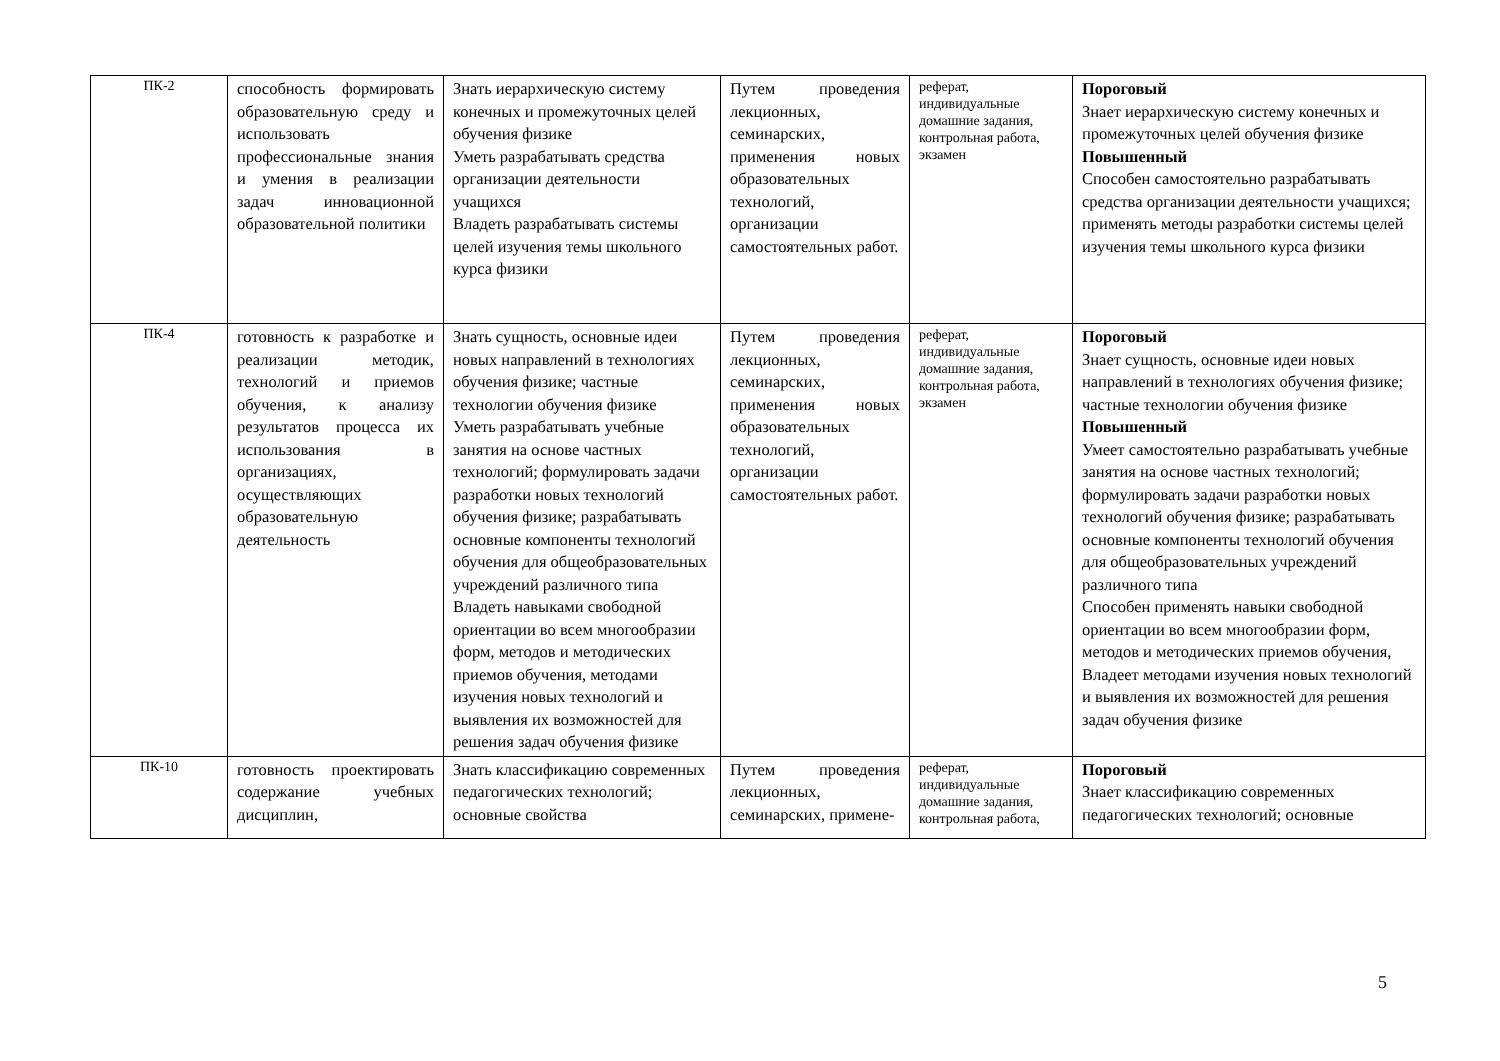| ПК-2 | способность формировать образовательную среду и использовать профессиональные знания и умения в реализации задач инновационной образовательной политики | Знать иерархическую систему конечных и промежуточных целей обучения физике Уметь разрабатывать средства организации деятельности учащихся Владеть разрабатывать системы целей изучения темы школьного курса физики | Путем проведения лекционных, семинарских, применения новых образовательных технологий, организации самостоятельных работ. | реферат, индивидуальные домашние задания, контрольная работа, экзамен | Пороговый Знает иерархическую систему конечных и промежуточных целей обучения физике Повышенный Способен самостоятельно разрабатывать средства организации деятельности учащихся; применять методы разработки системы целей изучения темы школьного курса физики |
| ПК-4 | готовность к разработке и реализации методик, технологий и приемов обучения, к анализу результатов процесса их использования в организациях, осуществляющих образовательную деятельность | Знать сущность, основные идеи новых направлений в технологиях обучения физике; частные технологии обучения физике Уметь разрабатывать учебные занятия на основе частных технологий; формулировать задачи разработки новых технологий обучения физике; разрабатывать основные компоненты технологий обучения для общеобразовательных учреждений различного типа Владеть навыками свободной ориентации во всем многообразии форм, методов и методических приемов обучения, методами изучения новых технологий и выявления их возможностей для решения задач обучения физике | Путем проведения лекционных, семинарских, применения новых образовательных технологий, организации самостоятельных работ. | реферат, индивидуальные домашние задания, контрольная работа, экзамен | Пороговый Знает сущность, основные идеи новых направлений в технологиях обучения физике; частные технологии обучения физике Повышенный Умеет самостоятельно разрабатывать учебные занятия на основе частных технологий; формулировать задачи разработки новых технологий обучения физике; разрабатывать основные компоненты технологий обучения для общеобразовательных учреждений различного типа Способен применять навыки свободной ориентации во всем многообразии форм, методов и методических приемов обучения, Владеет методами изучения новых технологий и выявления их возможностей для решения задач обучения физике |
| ПК-10 | готовность проектировать содержание учебных дисциплин, | Знать классификацию современных педагогических технологий; основные свойства | Путем проведения лекционных, семинарских, примене- | реферат, индивидуальные домашние задания, контрольная работа, | Пороговый Знает классификацию современных педагогических технологий; основные |
5